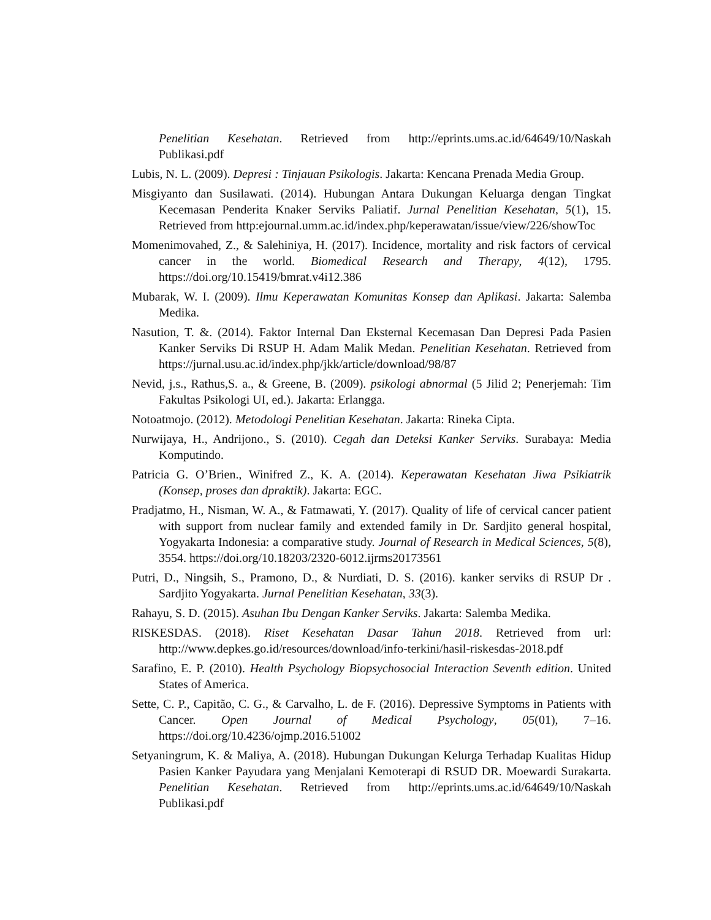Penelitian Kesehatan. Retrieved from http://eprints.ums.ac.id/64649/10/Naskah Publikasi.pdf
Lubis, N. L. (2009). Depresi : Tinjauan Psikologis. Jakarta: Kencana Prenada Media Group.
Misgiyanto dan Susilawati. (2014). Hubungan Antara Dukungan Keluarga dengan Tingkat Kecemasan Penderita Knaker Serviks Paliatif. Jurnal Penelitian Kesehatan, 5(1), 15. Retrieved from http:ejournal.umm.ac.id/index.php/keperawatan/issue/view/226/showToc
Momenimovahed, Z., & Salehiniya, H. (2017). Incidence, mortality and risk factors of cervical cancer in the world. Biomedical Research and Therapy, 4(12), 1795. https://doi.org/10.15419/bmrat.v4i12.386
Mubarak, W. I. (2009). Ilmu Keperawatan Komunitas Konsep dan Aplikasi. Jakarta: Salemba Medika.
Nasution, T. &. (2014). Faktor Internal Dan Eksternal Kecemasan Dan Depresi Pada Pasien Kanker Serviks Di RSUP H. Adam Malik Medan. Penelitian Kesehatan. Retrieved from https://jurnal.usu.ac.id/index.php/jkk/article/download/98/87
Nevid, j.s., Rathus,S. a., & Greene, B. (2009). psikologi abnormal (5 Jilid 2; Penerjemah: Tim Fakultas Psikologi UI, ed.). Jakarta: Erlangga.
Notoatmojo. (2012). Metodologi Penelitian Kesehatan. Jakarta: Rineka Cipta.
Nurwijaya, H., Andrijono., S. (2010). Cegah dan Deteksi Kanker Serviks. Surabaya: Media Komputindo.
Patricia G. O’Brien., Winifred Z., K. A. (2014). Keperawatan Kesehatan Jiwa Psikiatrik (Konsep, proses dan dpraktik). Jakarta: EGC.
Pradjatmo, H., Nisman, W. A., & Fatmawati, Y. (2017). Quality of life of cervical cancer patient with support from nuclear family and extended family in Dr. Sardjito general hospital, Yogyakarta Indonesia: a comparative study. Journal of Research in Medical Sciences, 5(8), 3554. https://doi.org/10.18203/2320-6012.ijrms20173561
Putri, D., Ningsih, S., Pramono, D., & Nurdiati, D. S. (2016). kanker serviks di RSUP Dr . Sardjito Yogyakarta. Jurnal Penelitian Kesehatan, 33(3).
Rahayu, S. D. (2015). Asuhan Ibu Dengan Kanker Serviks. Jakarta: Salemba Medika.
RISKESDAS. (2018). Riset Kesehatan Dasar Tahun 2018. Retrieved from url: http://www.depkes.go.id/resources/download/info-terkini/hasil-riskesdas-2018.pdf
Sarafino, E. P. (2010). Health Psychology Biopsychosocial Interaction Seventh edition. United States of America.
Sette, C. P., Capitão, C. G., & Carvalho, L. de F. (2016). Depressive Symptoms in Patients with Cancer. Open Journal of Medical Psychology, 05(01), 7–16. https://doi.org/10.4236/ojmp.2016.51002
Setyaningrum, K. & Maliya, A. (2018). Hubungan Dukungan Kelurga Terhadap Kualitas Hidup Pasien Kanker Payudara yang Menjalani Kemoterapi di RSUD DR. Moewardi Surakarta. Penelitian Kesehatan. Retrieved from http://eprints.ums.ac.id/64649/10/Naskah Publikasi.pdf